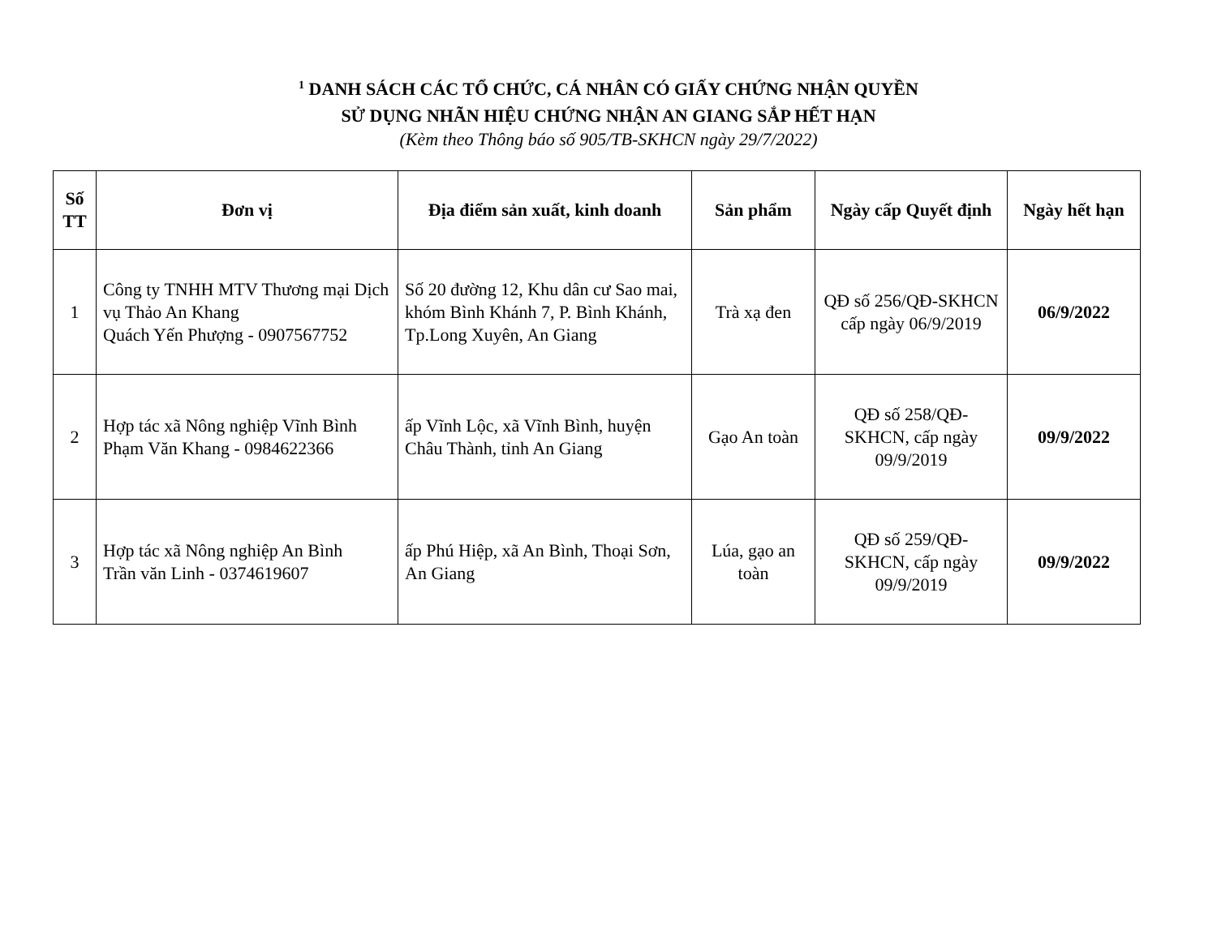<sup>1</sup> DANH SÁCH CÁC TỔ CHỨC, CÁ NHÂN CÓ GIẤY CHỨNG NHẬN QUYỀN
SỬ DỤNG NHÃN HIỆU CHỨNG NHẬN AN GIANG SẮP HẾT HẠN
(Kèm theo Thông báo số 905/TB-SKHCN ngày 29/7/2022)
| Số TT | Đơn vị | Địa điểm sản xuất, kinh doanh | Sản phẩm | Ngày cấp Quyết định | Ngày hết hạn |
| --- | --- | --- | --- | --- | --- |
| 1 | Công ty TNHH MTV Thương mại Dịch vụ Thảo An Khang Quách Yến Phượng - 0907567752 | Số 20 đường 12, Khu dân cư Sao mai, khóm Bình Khánh 7, P. Bình Khánh, Tp.Long Xuyên, An Giang | Trà xạ đen | QĐ số 256/QĐ-SKHCN cấp ngày 06/9/2019 | 06/9/2022 |
| 2 | Hợp tác xã Nông nghiệp Vĩnh Bình Phạm Văn Khang - 0984622366 | ấp Vĩnh Lộc, xã Vĩnh Bình, huyện Châu Thành, tỉnh An Giang | Gạo An toàn | QĐ số 258/QĐ-SKHCN, cấp ngày 09/9/2019 | 09/9/2022 |
| 3 | Hợp tác xã Nông nghiệp An Bình Trần văn Linh - 0374619607 | ấp Phú Hiệp, xã An Bình, Thoại Sơn, An Giang | Lúa, gạo an toàn | QĐ số 259/QĐ-SKHCN, cấp ngày 09/9/2019 | 09/9/2022 |